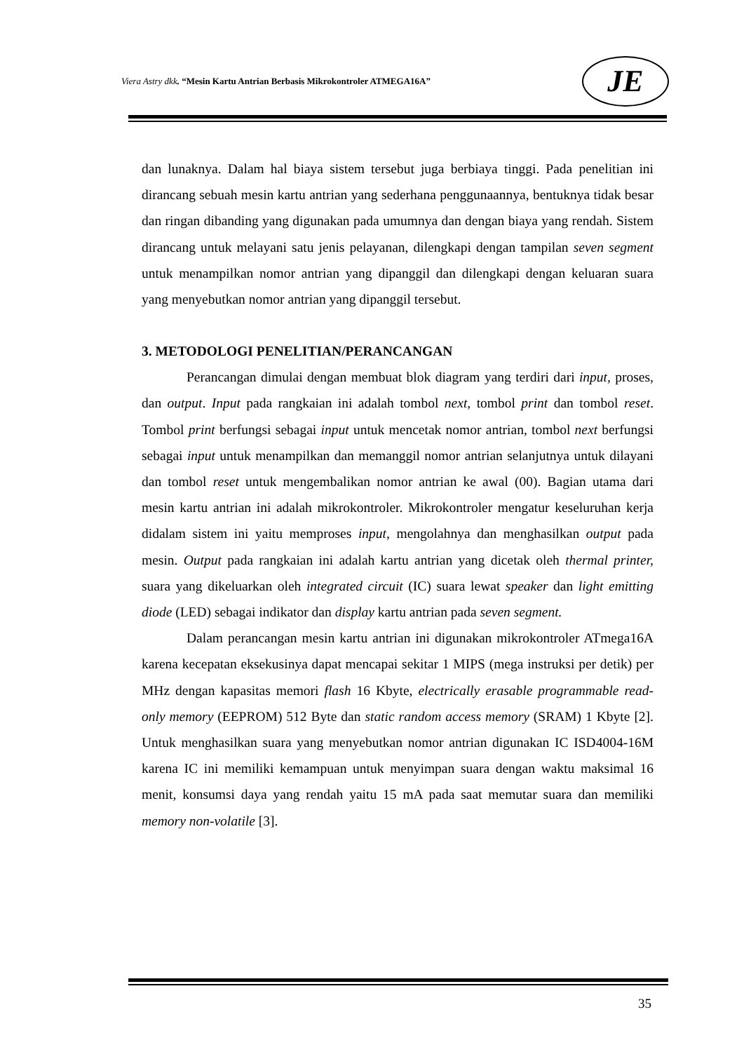Viera Astry dkk. “Mesin Kartu Antrian Berbasis Mikrokontroler ATMEGA16A”
JE
dan lunaknya. Dalam hal biaya sistem tersebut juga berbiaya tinggi. Pada penelitian ini dirancang sebuah mesin kartu antrian yang sederhana penggunaannya, bentuknya tidak besar dan ringan dibanding yang digunakan pada umumnya dan dengan biaya yang rendah. Sistem dirancang untuk melayani satu jenis pelayanan, dilengkapi dengan tampilan seven segment untuk menampilkan nomor antrian yang dipanggil dan dilengkapi dengan keluaran suara yang menyebutkan nomor antrian yang dipanggil tersebut.
3. METODOLOGI PENELITIAN/PERANCANGAN
Perancangan dimulai dengan membuat blok diagram yang terdiri dari input, proses, dan output. Input pada rangkaian ini adalah tombol next, tombol print dan tombol reset. Tombol print berfungsi sebagai input untuk mencetak nomor antrian, tombol next berfungsi sebagai input untuk menampilkan dan memanggil nomor antrian selanjutnya untuk dilayani dan tombol reset untuk mengembalikan nomor antrian ke awal (00). Bagian utama dari mesin kartu antrian ini adalah mikrokontroler. Mikrokontroler mengatur keseluruhan kerja didalam sistem ini yaitu memproses input, mengolahnya dan menghasilkan output pada mesin. Output pada rangkaian ini adalah kartu antrian yang dicetak oleh thermal printer, suara yang dikeluarkan oleh integrated circuit (IC) suara lewat speaker dan light emitting diode (LED) sebagai indikator dan display kartu antrian pada seven segment.
Dalam perancangan mesin kartu antrian ini digunakan mikrokontroler ATmega16A karena kecepatan eksekusinya dapat mencapai sekitar 1 MIPS (mega instruksi per detik) per MHz dengan kapasitas memori flash 16 Kbyte, electrically erasable programmable read-only memory (EEPROM) 512 Byte dan static random access memory (SRAM) 1 Kbyte [2]. Untuk menghasilkan suara yang menyebutkan nomor antrian digunakan IC ISD4004-16M karena IC ini memiliki kemampuan untuk menyimpan suara dengan waktu maksimal 16 menit, konsumsi daya yang rendah yaitu 15 mA pada saat memutar suara dan memiliki memory non-volatile [3].
35